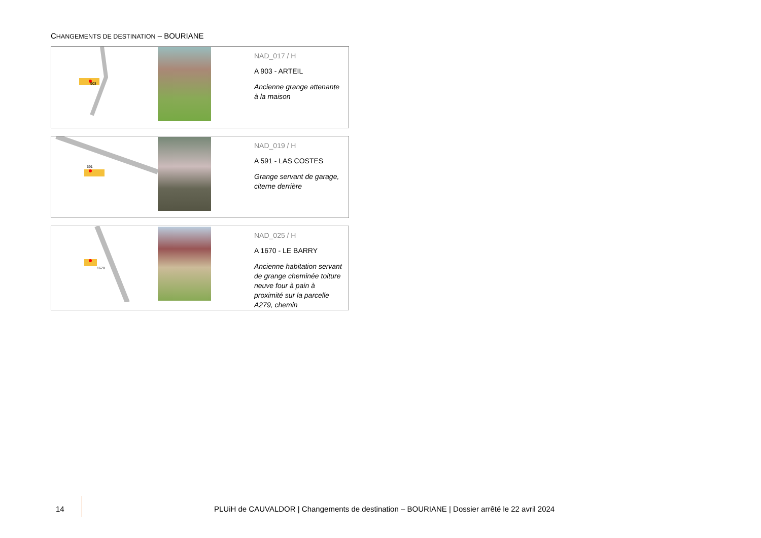CHANGEMENTS DE DESTINATION – BOURIANE
| 903 | | NAD_017 / H A 903 - ARTEIL Ancienne grange attenante à la maison |
| 591 | | NAD_019 / H A 591 - LAS COSTES Grange servant de garage, citerne derrière |
| 1670 | | NAD_025 / H A 1670 - LE BARRY Ancienne habitation servant de grange cheminée toiture neuve four à pain à proximité sur la parcelle A279, chemin |
14
PLUiH de CAUVALDOR | Changements de destination – BOURIANE | Dossier arrêté le 22 avril 2024